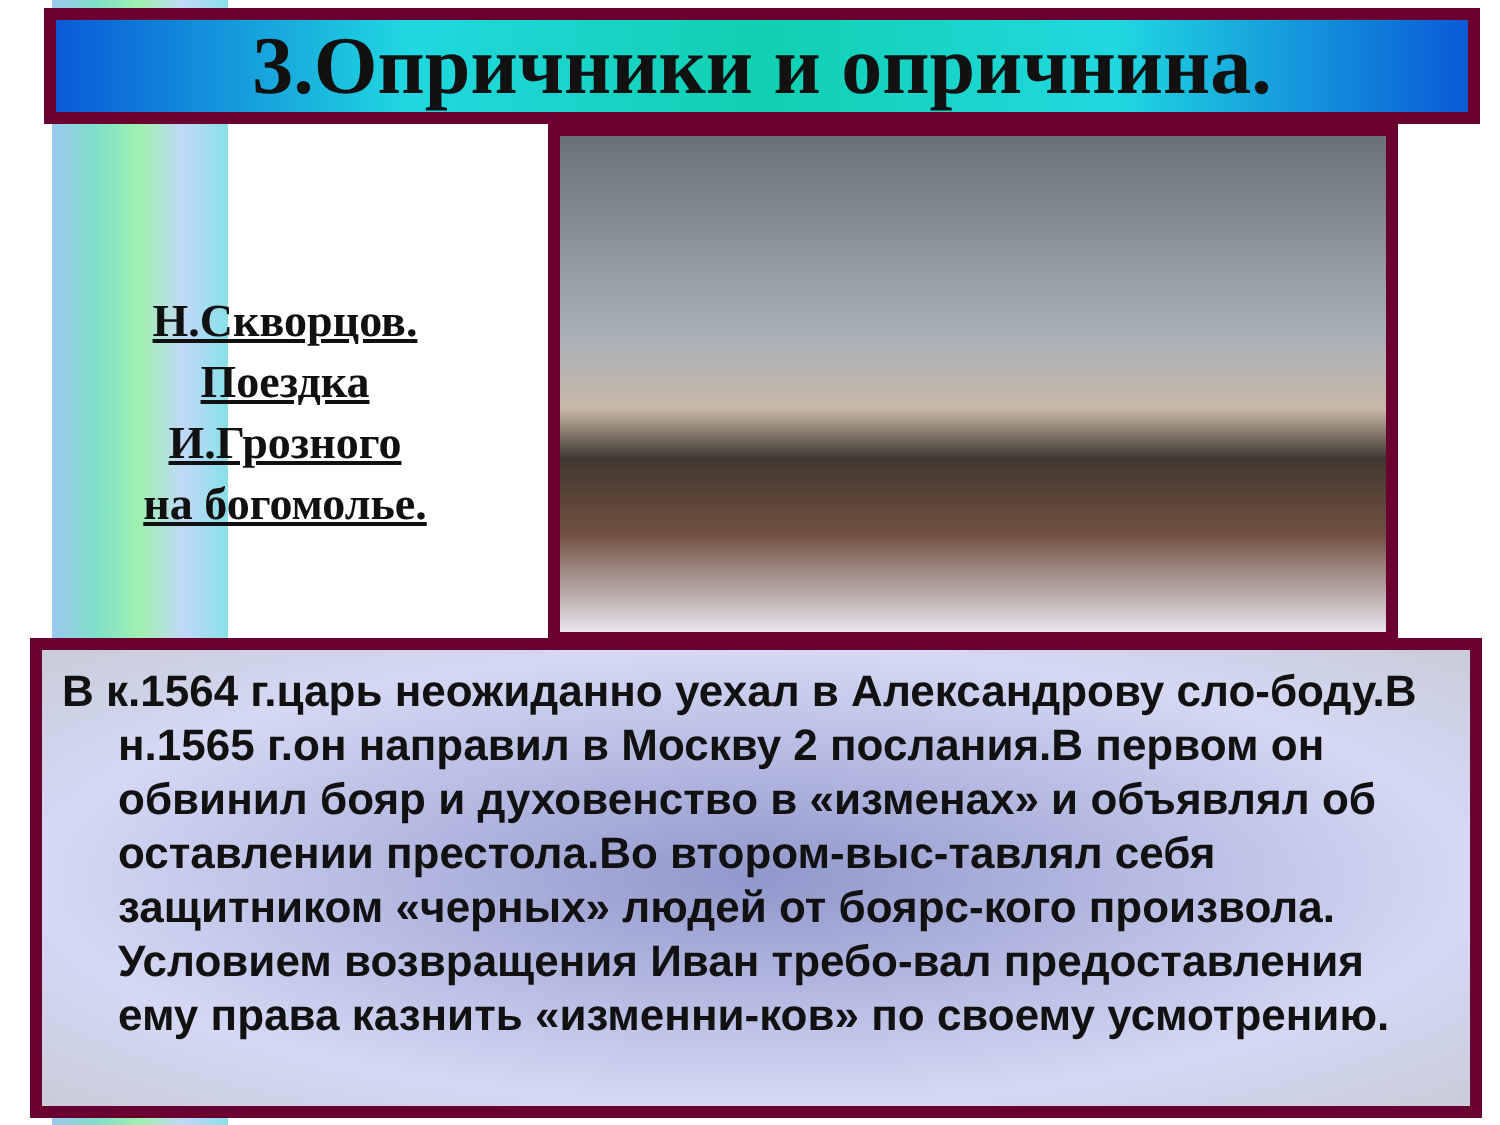3.Опричники и опричнина.
Н.Скворцов.
Поездка
И.Грозного
на богомолье.
В к.1564 г.царь неожиданно уехал в Александрову сло-боду.В н.1565 г.он направил в Москву 2 послания.В первом он обвинил бояр и духовенство в «изменах» и объявлял об оставлении престола.Во втором-выс-тавлял себя защитником «черных» людей от боярс-кого произвола. Условием возвращения Иван требо-вал предоставления ему права казнить «изменни-ков» по своему усмотрению.